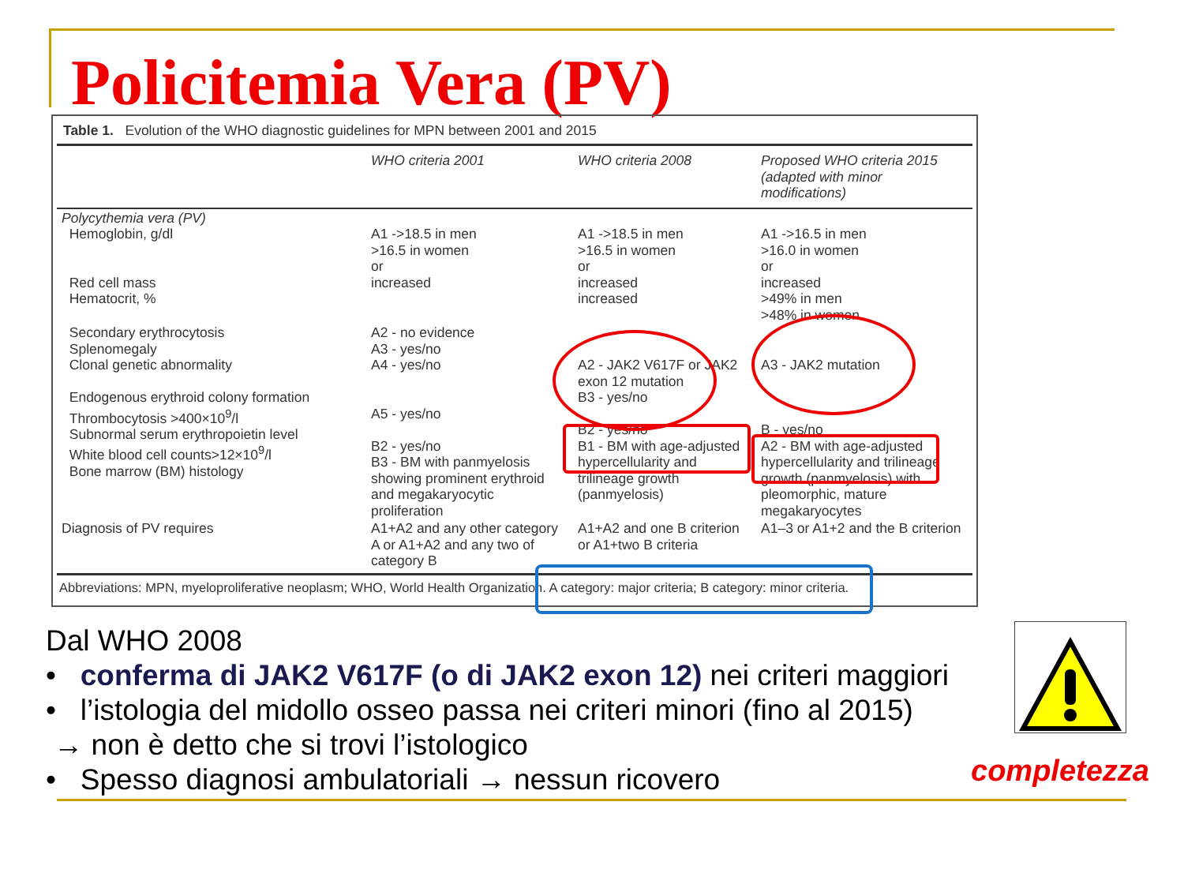Policitemia Vera (PV)
Table 1. Evolution of the WHO diagnostic guidelines for MPN between 2001 and 2015
| | WHO criteria 2001 | WHO criteria 2008 | Proposed WHO criteria 2015 (adapted with minor modifications) |
| --- | --- | --- | --- |
| Polycythemia vera (PV) Hemoglobin, g/dl Red cell mass Hematocrit, % | A1 ->18.5 in men >16.5 in women or increased | A1 ->18.5 in men >16.5 in women or increased increased | A1 ->16.5 in men >16.0 in women or increased >49% in men >48% in women |
| Secondary erythrocytosis Splenomegaly Clonal genetic abnormality Endogenous erythroid colony formation Thrombocytosis >400×10<sup>9</sup>/l Subnormal serum erythropoietin level White blood cell counts>12×10<sup>9</sup>/l Bone marrow (BM) histology | A2 - no evidence A3 - yes/no A4 - yes/no A5 - yes/no B2 - yes/no B3 - BM with panmyelosis showing prominent erythroid and megakaryocytic proliferation | A2 - JAK2 V617F or JAK2 exon 12 mutation B3 - yes/no B2 - yes/no B1 - BM with age-adjusted hypercellularity and trilineage growth (panmyelosis) | A3 - JAK2 mutation B - yes/no A2 - BM with age-adjusted hypercellularity and trilineage growth (panmyelosis) with pleomorphic, mature megakaryocytes |
| Diagnosis of PV requires | A1+A2 and any other category A or A1+A2 and any two of category B | A1+A2 and one B criterion or A1+two B criteria | A1–3 or A1+2 and the B criterion |
Abbreviations: MPN, myeloproliferative neoplasm; WHO, World Health Organization. A category: major criteria; B category: minor criteria.
Dal WHO 2008
• conferma di JAK2 V617F (o di JAK2 exon 12) nei criteri maggiori
• l’istologia del midollo osseo passa nei criteri minori (fino al 2015)
→ non è detto che si trovi l’istologico
• Spesso diagnosi ambulatoriali → nessun ricovero
completezza